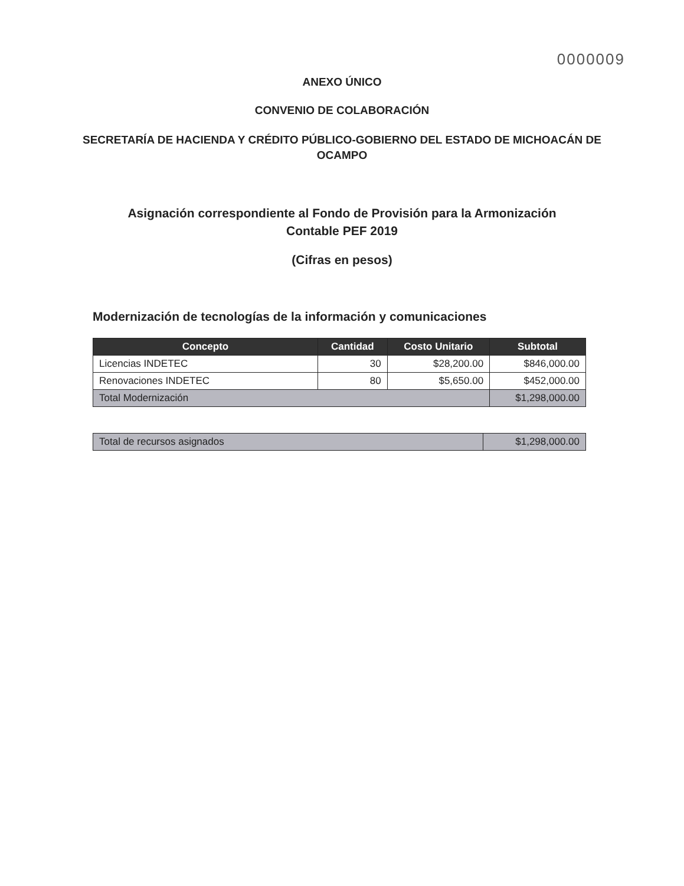0000009
ANEXO ÚNICO
CONVENIO DE COLABORACIÓN
SECRETARÍA DE HACIENDA Y CRÉDITO PÚBLICO-GOBIERNO DEL ESTADO DE MICHOACÁN DE OCAMPO
Asignación correspondiente al Fondo de Provisión para la Armonización Contable PEF 2019
(Cifras en pesos)
Modernización de tecnologías de la información y comunicaciones
| Concepto | Cantidad | Costo Unitario | Subtotal |
| --- | --- | --- | --- |
| Licencias INDETEC | 30 | $28,200.00 | $846,000.00 |
| Renovaciones INDETEC | 80 | $5,650.00 | $452,000.00 |
| Total Modernización | | | $1,298,000.00 |
| Total de recursos asignados | $1,298,000.00 |